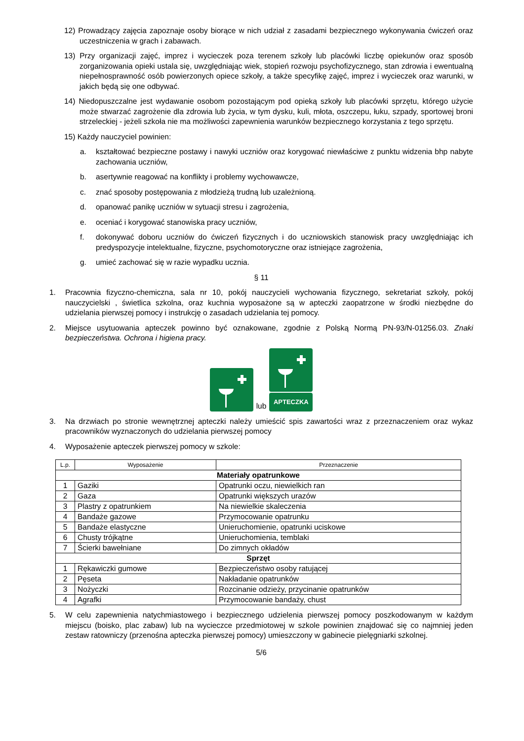12) Prowadzący zajęcia zapoznaje osoby biorące w nich udział z zasadami bezpiecznego wykonywania ćwiczeń oraz uczestniczenia w grach i zabawach.
13) Przy organizacji zajęć, imprez i wycieczek poza terenem szkoły lub placówki liczbę opiekunów oraz sposób zorganizowania opieki ustala się, uwzględniając wiek, stopień rozwoju psychofizycznego, stan zdrowia i ewentualną niepełnosprawność osób powierzonych opiece szkoły, a także specyfikę zajęć, imprez i wycieczek oraz warunki, w jakich będą się one odbywać.
14) Niedopuszczalne jest wydawanie osobom pozostającym pod opieką szkoły lub placówki sprzętu, którego użycie może stwarzać zagrożenie dla zdrowia lub życia, w tym dysku, kuli, młota, oszczepu, łuku, szpady, sportowej broni strzeleckiej - jeżeli szkoła nie ma możliwości zapewnienia warunków bezpiecznego korzystania z tego sprzętu.
15) Każdy nauczyciel powinien:
a. kształtować bezpieczne postawy i nawyki uczniów oraz korygować niewłaściwe z punktu widzenia bhp nabyte zachowania uczniów,
b. asertywnie reagować na konflikty i problemy wychowawcze,
c. znać sposoby postępowania z młodzieżą trudną lub uzależnioną.
d. opanować panikę uczniów w sytuacji stresu i zagrożenia,
e. oceniać i korygować stanowiska pracy uczniów,
f. dokonywać doboru uczniów do ćwiczeń fizycznych i do uczniowskich stanowisk pracy uwzględniając ich predyspozycje intelektualne, fizyczne, psychomotoryczne oraz istniejące zagrożenia,
g. umieć zachować się w razie wypadku ucznia.
§ 11
1. Pracownia fizyczno-chemiczna, sala nr 10, pokój nauczycieli wychowania fizycznego, sekretariat szkoły, pokój nauczycielski , świetlica szkolna, oraz kuchnia wyposażone są w apteczki zaopatrzone w środki niezbędne do udzielania pierwszej pomocy i instrukcję o zasadach udzielania tej pomocy.
2. Miejsce usytuowania apteczek powinno być oznakowane, zgodnie z Polską Normą PN-93/N-01256.03. Znaki bezpieczeństwa. Ochrona i higiena pracy.
lub
APTECZKA
3. Na drzwiach po stronie wewnętrznej apteczki należy umieścić spis zawartości wraz z przeznaczeniem oraz wykaz pracowników wyznaczonych do udzielania pierwszej pomocy
4. Wyposażenie apteczek pierwszej pomocy w szkole:
| L.p. | Wyposażenie | Przeznaczenie |
| --- | --- | --- |
| Materiały opatrunkowe | | |
| 1 | Gaziki | Opatrunki oczu, niewielkich ran |
| 2 | Gaza | Opatrunki większych urazów |
| 3 | Plastry z opatrunkiem | Na niewielkie skaleczenia |
| 4 | Bandaże gazowe | Przymocowanie opatrunku |
| 5 | Bandaże elastyczne | Unieruchomienie, opatrunki uciskowe |
| 6 | Chusty trójkątne | Unieruchomienia, temblaki |
| 7 | Ścierki bawełniane | Do zimnych okładów |
| Sprzęt | | |
| 1 | Rękawiczki gumowe | Bezpieczeństwo osoby ratującej |
| 2 | Pęseta | Nakładanie opatrunków |
| 3 | Nożyczki | Rozcinanie odzieży, przycinanie opatrunków |
| 4 | Agrafki | Przymocowanie bandaży, chust |
5. W celu zapewnienia natychmiastowego i bezpiecznego udzielenia pierwszej pomocy poszkodowanym w każdym miejscu (boisko, plac zabaw) lub na wycieczce przedmiotowej w szkole powinien znajdować się co najmniej jeden zestaw ratowniczy (przenośna apteczka pierwszej pomocy) umieszczony w gabinecie pielęgniarki szkolnej.
5/6